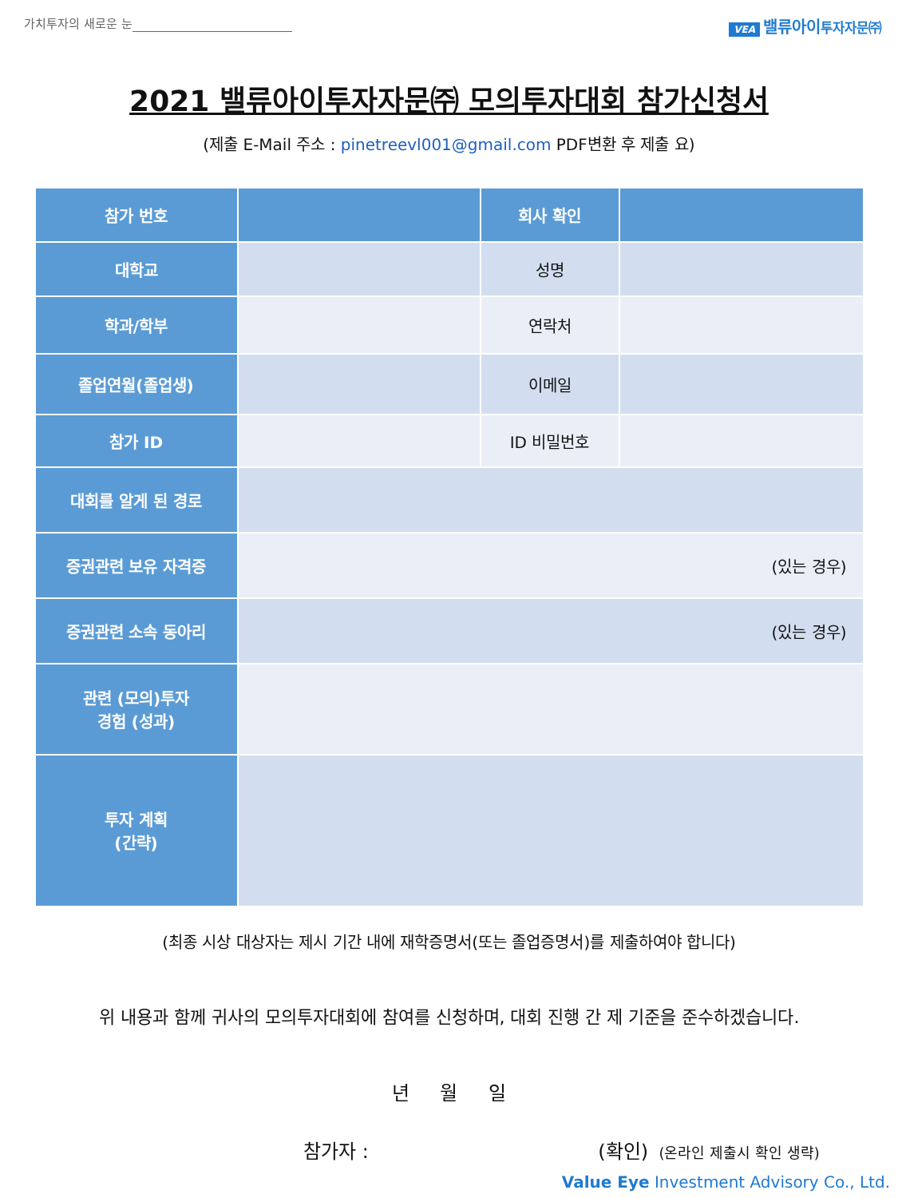가치투자의 새로운 눈
VEA 밸류아이투자자문㈜
2021 밸류아이투자자문㈜ 모의투자대회 참가신청서
(제출 E-Mail 주소 : pinetreevl001@gmail.com PDF변환 후 제출 요)
| 참가 번호 | | 회사 확인 | |
| 대학교 | | 성명 | |
| 학과/학부 | | 연락처 | |
| 졸업연월(졸업생) | | 이메일 | |
| 참가 ID | | ID 비밀번호 | |
| 대회를 알게 된 경로 | | | |
| 증권관련 보유 자격증 | (있는 경우) | | |
| 증권관련 소속 동아리 | (있는 경우) | | |
| 관련 (모의)투자 경험 (성과) | | | |
| 투자 계획 (간략) | | | |
(최종 시상 대상자는 제시 기간 내에 재학증명서(또는 졸업증명서)를 제출하여야 합니다)
위 내용과 함께 귀사의 모의투자대회에 참여를 신청하며, 대회 진행 간 제 기준을 준수하겠습니다.
년 월 일
참가자 : (확인) (온라인 제출시 확인 생략)
Value Eye Investment Advisory Co., Ltd.